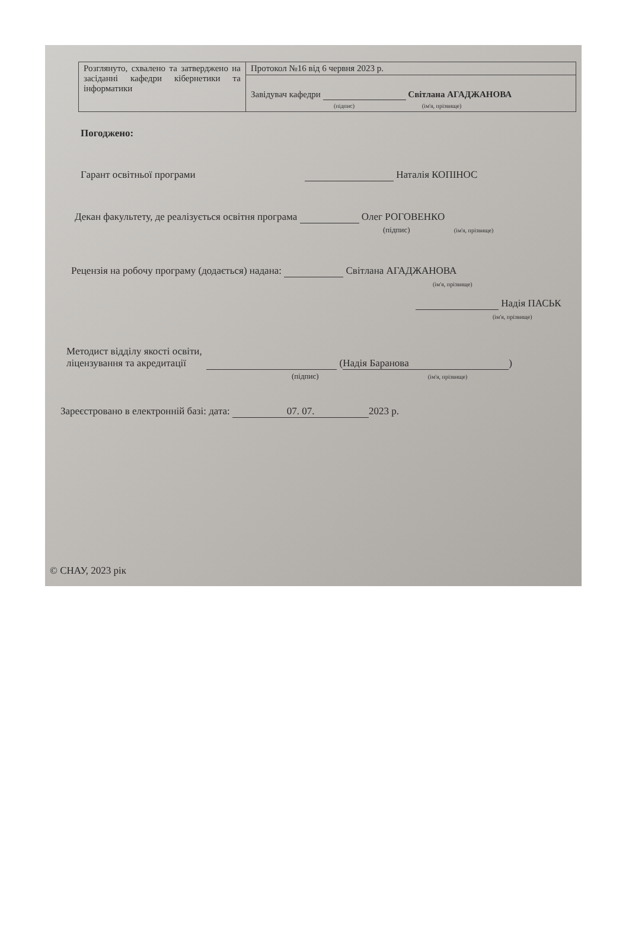| Розглянуто, схвалено та затверджено на засіданні кафедри кібернетики та інформатики | Протокол №16 від 6 червня 2023 р. |
| | Завідувач кафедри Світлана АГАДЖАНОВА (підпис) (ім'я, прізвище) |
Погоджено:
Гарант освітньої програми Наталія КОПІНОС
Декан факультету, де реалізується освітня програма Олег РОГОВЕНКО
(підпис) (ім'я, прізвище)
Рецензія на робочу програму (додається) надана: Світлана АГАДЖАНОВА
(ім'я, прізвище)
Надія ПАСЬК
(ім'я, прізвище)
Методист відділу якості освіти,
ліцензування та акредитації (Надія Баранова)
(підпис) (ім'я, прізвище)
Зареєстровано в електронній базі: дата: 07. 07. 2023 р.
© СНАУ, 2023 рік